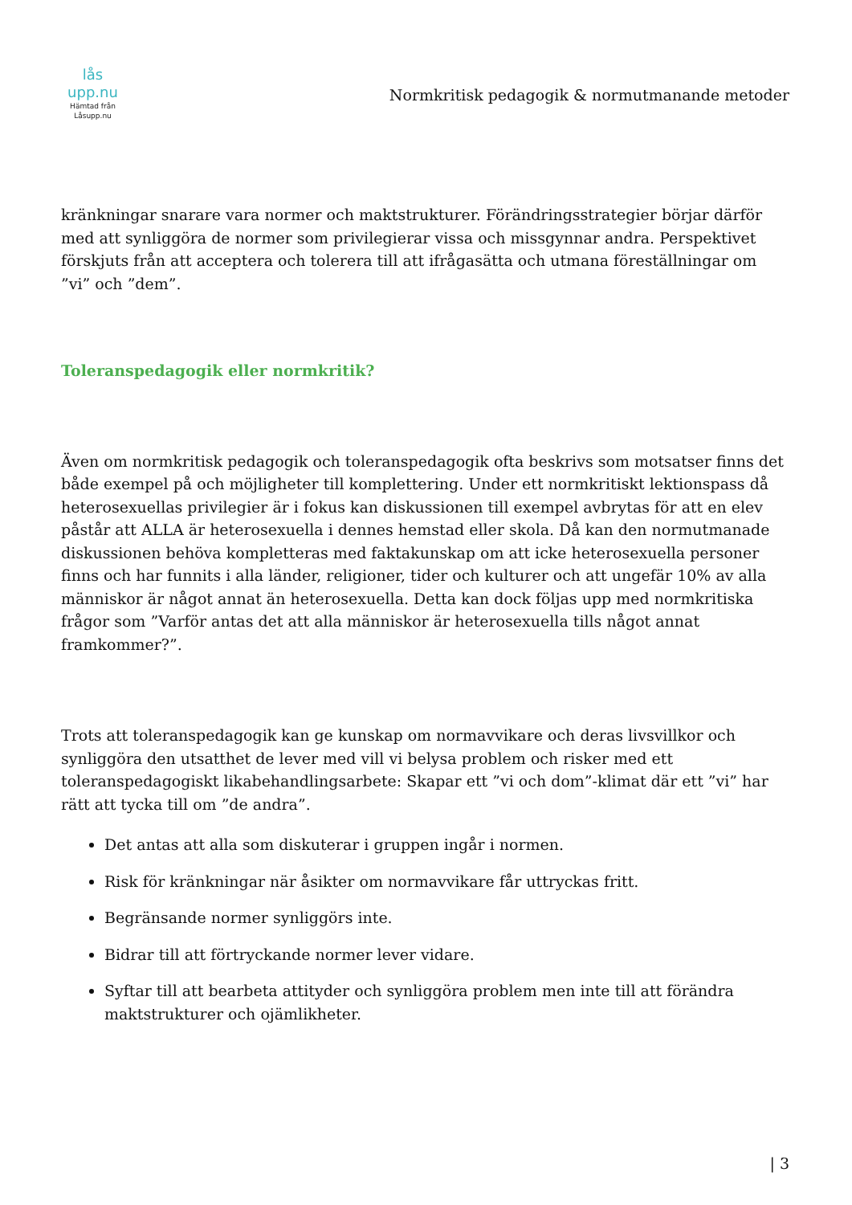lås upp.nu
Hämtad från
Låsupp.nu
Normkritisk pedagogik & normutmanande metoder
kränkningar snarare vara normer och maktstrukturer. Förändringsstrategier börjar därför med att synliggöra de normer som privilegierar vissa och missgynnar andra. Perspektivet förskjuts från att acceptera och tolerera till att ifrågasätta och utmana föreställningar om ”vi” och ”dem”.
Toleranspedagogik eller normkritik?
Även om normkritisk pedagogik och toleranspedagogik ofta beskrivs som motsatser finns det både exempel på och möjligheter till komplettering. Under ett normkritiskt lektionspass då heterosexuellas privilegier är i fokus kan diskussionen till exempel avbrytas för att en elev påstår att ALLA är heterosexuella i dennes hemstad eller skola. Då kan den normutmanade diskussionen behöva kompletteras med faktakunskap om att icke heterosexuella personer finns och har funnits i alla länder, religioner, tider och kulturer och att ungefär 10% av alla människor är något annat än heterosexuella. Detta kan dock följas upp med normkritiska frågor som ”Varför antas det att alla människor är heterosexuella tills något annat framkommer?”.
Trots att toleranspedagogik kan ge kunskap om normavvikare och deras livsvillkor och synliggöra den utsatthet de lever med vill vi belysa problem och risker med ett toleranspedagogiskt likabehandlingsarbete: Skapar ett ”vi och dom”-klimat där ett ”vi” har rätt att tycka till om ”de andra”.
Det antas att alla som diskuterar i gruppen ingår i normen.
Risk för kränkningar när åsikter om normavvikare får uttryckas fritt.
Begränsande normer synliggörs inte.
Bidrar till att förtryckande normer lever vidare.
Syftar till att bearbeta attityder och synliggöra problem men inte till att förändra maktstrukturer och ojämlikheter.
| 3